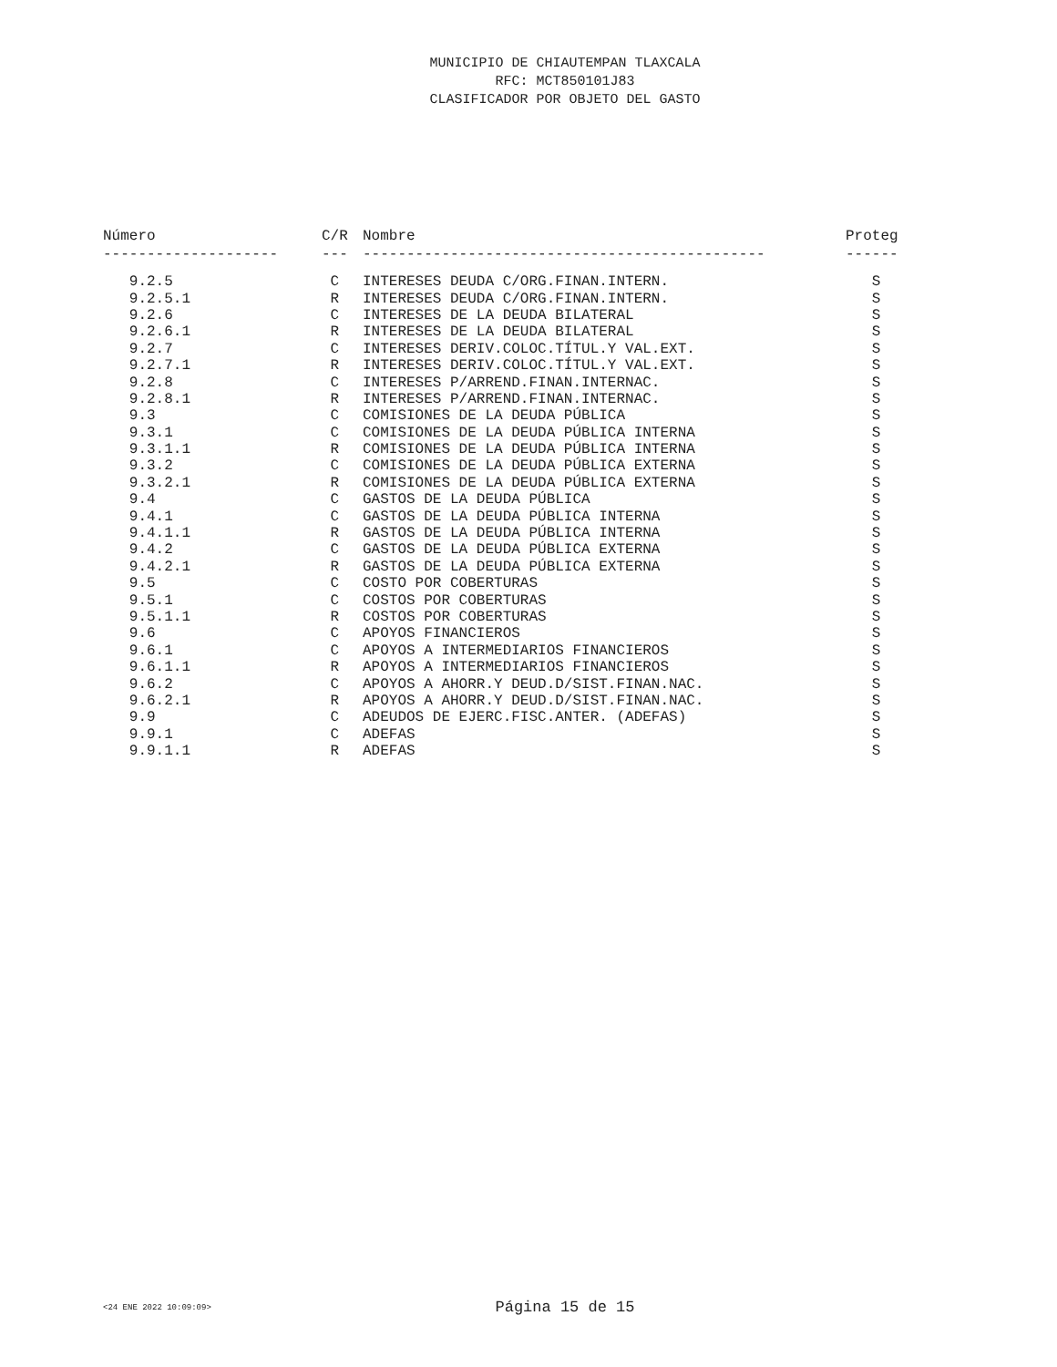MUNICIPIO DE CHIAUTEMPAN TLAXCALA
RFC: MCT850101J83
CLASIFICADOR POR OBJETO DEL GASTO
| Número | C/R | Nombre | Proteg |
| --- | --- | --- | --- |
| -------------------- | --- | ---------------------------------------------- | ------ |
| 9.2.5 | C | INTERESES DEUDA C/ORG.FINAN.INTERN. | S |
| 9.2.5.1 | R | INTERESES DEUDA C/ORG.FINAN.INTERN. | S |
| 9.2.6 | C | INTERESES DE LA DEUDA BILATERAL | S |
| 9.2.6.1 | R | INTERESES DE LA DEUDA BILATERAL | S |
| 9.2.7 | C | INTERESES DERIV.COLOC.TÍTUL.Y VAL.EXT. | S |
| 9.2.7.1 | R | INTERESES DERIV.COLOC.TÍTUL.Y VAL.EXT. | S |
| 9.2.8 | C | INTERESES P/ARREND.FINAN.INTERNAC. | S |
| 9.2.8.1 | R | INTERESES P/ARREND.FINAN.INTERNAC. | S |
| 9.3 | C | COMISIONES DE LA DEUDA PÚBLICA | S |
| 9.3.1 | C | COMISIONES DE LA DEUDA PÚBLICA INTERNA | S |
| 9.3.1.1 | R | COMISIONES DE LA DEUDA PÚBLICA INTERNA | S |
| 9.3.2 | C | COMISIONES DE LA DEUDA PÚBLICA EXTERNA | S |
| 9.3.2.1 | R | COMISIONES DE LA DEUDA PÚBLICA EXTERNA | S |
| 9.4 | C | GASTOS DE LA DEUDA PÚBLICA | S |
| 9.4.1 | C | GASTOS DE LA DEUDA PÚBLICA INTERNA | S |
| 9.4.1.1 | R | GASTOS DE LA DEUDA PÚBLICA INTERNA | S |
| 9.4.2 | C | GASTOS DE LA DEUDA PÚBLICA EXTERNA | S |
| 9.4.2.1 | R | GASTOS DE LA DEUDA PÚBLICA EXTERNA | S |
| 9.5 | C | COSTO POR COBERTURAS | S |
| 9.5.1 | C | COSTOS POR COBERTURAS | S |
| 9.5.1.1 | R | COSTOS POR COBERTURAS | S |
| 9.6 | C | APOYOS FINANCIEROS | S |
| 9.6.1 | C | APOYOS A INTERMEDIARIOS FINANCIEROS | S |
| 9.6.1.1 | R | APOYOS A INTERMEDIARIOS FINANCIEROS | S |
| 9.6.2 | C | APOYOS A AHORR.Y DEUD.D/SIST.FINAN.NAC. | S |
| 9.6.2.1 | R | APOYOS A AHORR.Y DEUD.D/SIST.FINAN.NAC. | S |
| 9.9 | C | ADEUDOS DE EJERC.FISC.ANTER. (ADEFAS) | S |
| 9.9.1 | C | ADEFAS | S |
| 9.9.1.1 | R | ADEFAS | S |
<24 ENE 2022 10:09:09>
Página 15 de 15